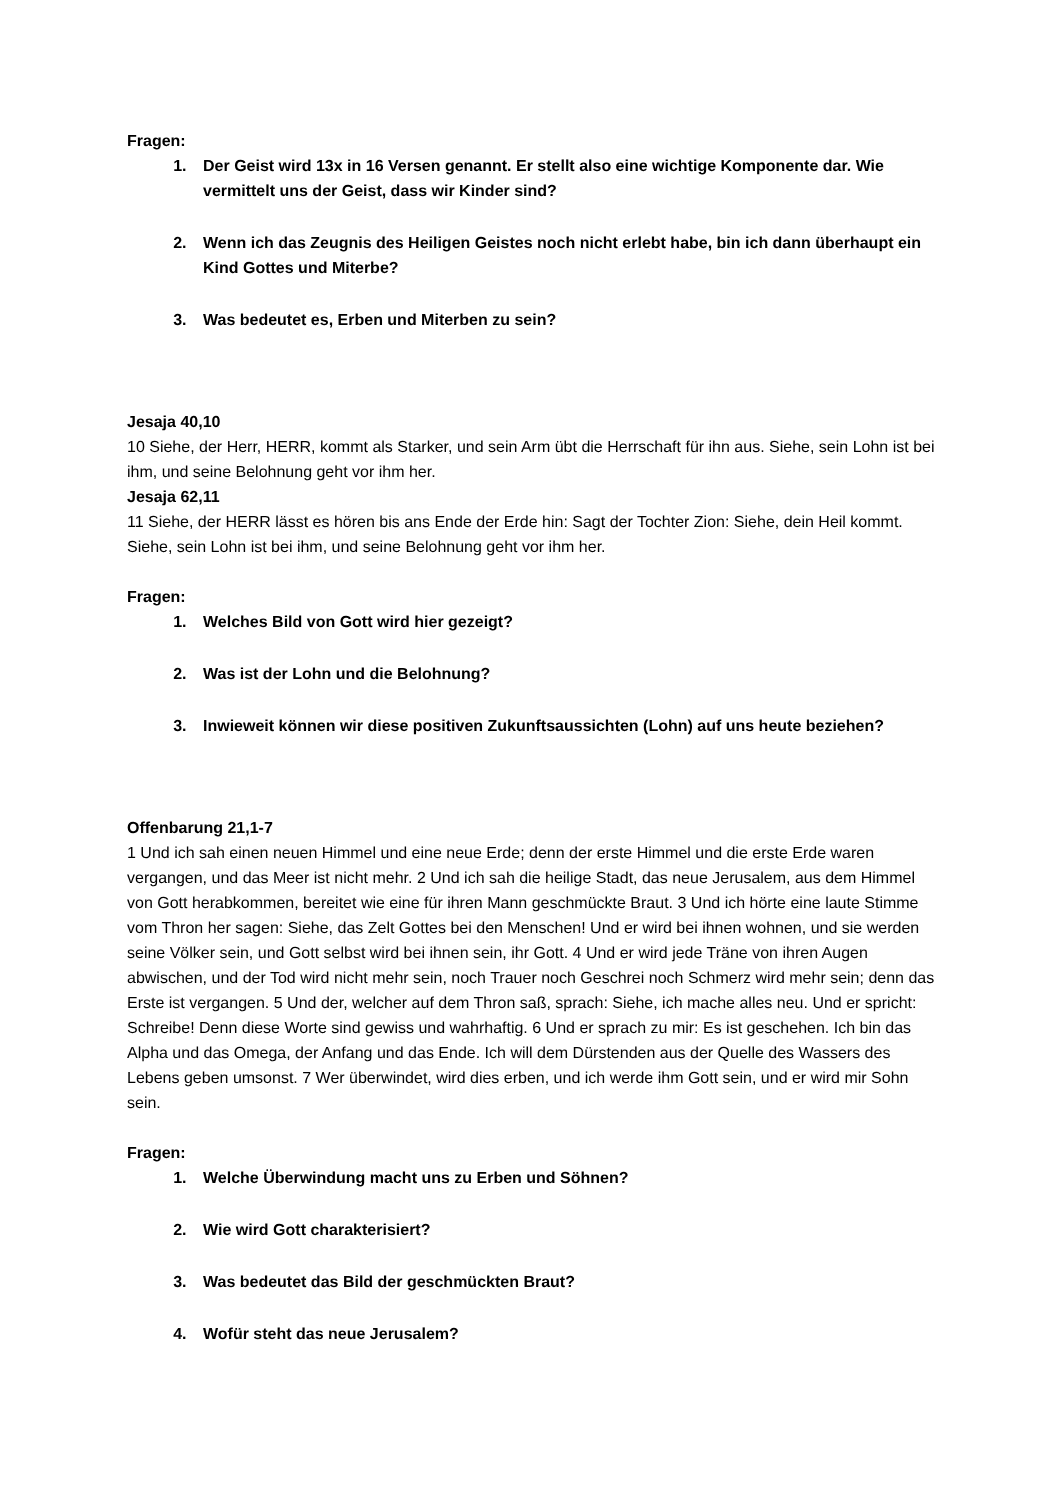Fragen:
1. Der Geist wird 13x in 16 Versen genannt. Er stellt also eine wichtige Komponente dar. Wie vermittelt uns der Geist, dass wir Kinder sind?
2. Wenn ich das Zeugnis des Heiligen Geistes noch nicht erlebt habe, bin ich dann überhaupt ein Kind Gottes und Miterbe?
3. Was bedeutet es, Erben und Miterben zu sein?
Jesaja 40,10
10 Siehe, der Herr, HERR, kommt als Starker, und sein Arm übt die Herrschaft für ihn aus. Siehe, sein Lohn ist bei ihm, und seine Belohnung geht vor ihm her.
Jesaja 62,11
11 Siehe, der HERR lässt es hören bis ans Ende der Erde hin: Sagt der Tochter Zion: Siehe, dein Heil kommt. Siehe, sein Lohn ist bei ihm, und seine Belohnung geht vor ihm her.
Fragen:
1. Welches Bild von Gott wird hier gezeigt?
2. Was ist der Lohn und die Belohnung?
3. Inwieweit können wir diese positiven Zukunftsaussichten (Lohn) auf uns heute beziehen?
Offenbarung 21,1-7
1 Und ich sah einen neuen Himmel und eine neue Erde; denn der erste Himmel und die erste Erde waren vergangen, und das Meer ist nicht mehr. 2 Und ich sah die heilige Stadt, das neue Jerusalem, aus dem Himmel von Gott herabkommen, bereitet wie eine für ihren Mann geschmückte Braut. 3 Und ich hörte eine laute Stimme vom Thron her sagen: Siehe, das Zelt Gottes bei den Menschen! Und er wird bei ihnen wohnen, und sie werden seine Völker sein, und Gott selbst wird bei ihnen sein, ihr Gott. 4 Und er wird jede Träne von ihren Augen abwischen, und der Tod wird nicht mehr sein, noch Trauer noch Geschrei noch Schmerz wird mehr sein; denn das Erste ist vergangen. 5 Und der, welcher auf dem Thron saß, sprach: Siehe, ich mache alles neu. Und er spricht: Schreibe! Denn diese Worte sind gewiss und wahrhaftig. 6 Und er sprach zu mir: Es ist geschehen. Ich bin das Alpha und das Omega, der Anfang und das Ende. Ich will dem Dürstenden aus der Quelle des Wassers des Lebens geben umsonst. 7 Wer überwindet, wird dies erben, und ich werde ihm Gott sein, und er wird mir Sohn sein.
Fragen:
1. Welche Überwindung macht uns zu Erben und Söhnen?
2. Wie wird Gott charakterisiert?
3. Was bedeutet das Bild der geschmückten Braut?
4. Wofür steht das neue Jerusalem?